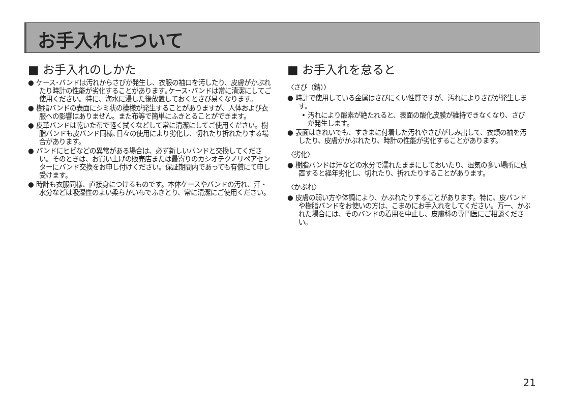お手入れについて
■ お手入れのしかた
● ケース･バンドは汚れからさびが発生し、衣服の袖口を汚したり、皮膚がかぶれたり時計の性能が劣化することがあります｡ケース･バンドは常に清潔にしてご使用ください。特に、海水に浸した後放置しておくとさび易くなります。
● 樹脂バンドの表面にシミ状の模様が発生することがありますが、人体および衣服への影響はありません。また布等で簡単にふきとることができます。
● 皮革バンドは乾いた布で軽く拭くなどして常に清潔にしてご使用ください。樹脂バンドも皮バンド同様､日々の使用により劣化し、切れたり折れたりする場合があります。
● バンドにヒビなどの異常がある場合は、必ず新しいバンドと交換してください。そのときは、お買い上げの販売店または最寄りのカシオテクノリペアセンターにバンド交換をお申し付けください。保証期間内であっても有償にて申し受けます。
● 時計も衣服同様、直接身につけるものです。本体ケースやバンドの汚れ、汗・水分などは吸湿性のよい柔らかい布でふきとり、常に清潔にご使用ください。
■ お手入れを怠ると
〈さび（錆）〉
● 時計で使用している金属はさびにくい性質ですが、汚れによりさびが発生します。
• 汚れにより酸素が絶たれると、表面の酸化皮膜が維持できなくなり、さびが発生します。
● 表面はきれいでも、すきまに付着した汚れやさびがしみ出して、衣類の袖を汚したり、皮膚がかぶれたり、時計の性能が劣化することがあります。
〈劣化〉
● 樹脂バンドは汗などの水分で濡れたままにしておいたり、湿気の多い場所に放置すると経年劣化し、切れたり、折れたりすることがあります。
〈かぶれ〉
● 皮膚の弱い方や体調により、かぶれたりすることがあります。特に、皮バンドや樹脂バンドをお使いの方は、こまめにお手入れをしてください。万一、かぶれた場合には、そのバンドの着用を中止し、皮膚科の専門医にご相談ください。
21